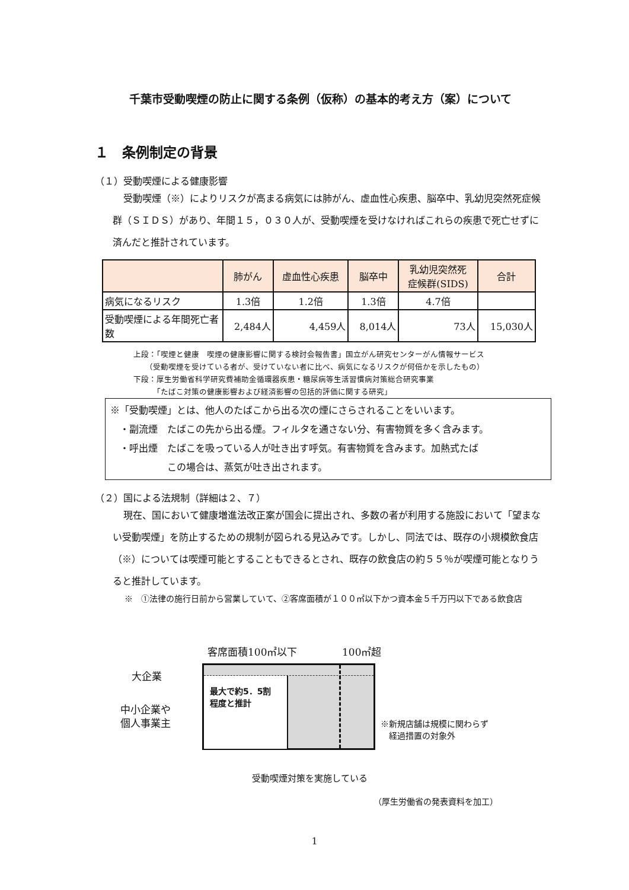千葉市受動喫煙の防止に関する条例（仮称）の基本的考え方（案）について
１　条例制定の背景
（１）受動喫煙による健康影響
受動喫煙（※）によりリスクが高まる病気には肺がん、虚血性心疾患、脳卒中、乳幼児突然死症候群（ＳＩＤＳ）があり、年間１５，０３０人が、受動喫煙を受けなければこれらの疾患で死亡せずに済んだと推計されています。
| | 肺がん | 虚血性心疾患 | 脳卒中 | 乳幼児突然死 症候群(SIDS) | 合計 |
| --- | --- | --- | --- | --- | --- |
| 病気になるリスク | 1.3倍 | 1.2倍 | 1.3倍 | 4.7倍 | |
| 受動喫煙による年間死亡者数 | 2,484人 | 4,459人 | 8,014人 | 73人 | 15,030人 |
上段：「喫煙と健康　喫煙の健康影響に関する検討会報告書」国立がん研究センターがん情報サービス
　　（受動喫煙を受けている者が、受けていない者に比べ、病気になるリスクが何倍かを示したもの）
下段：厚生労働省科学研究費補助金循環器疾患・糖尿病等生活習慣病対策総合研究事業
　　　「たばこ対策の健康影響および経済影響の包括的評価に関する研究」
※「受動喫煙」とは、他人のたばこから出る次の煙にさらされることをいいます。
　・副流煙　たばこの先から出る煙。フィルタを通さない分、有害物質を多く含みます。
　・呼出煙　たばこを吸っている人が吐き出す呼気。有害物質を含みます。加熱式たば
　　　　　　この場合は、蒸気が吐き出されます。
（２）国による法規制（詳細は２、７）
現在、国において健康増進法改正案が国会に提出され、多数の者が利用する施設において「望まない受動喫煙」を防止するための規制が図られる見込みです。しかし、同法では、既存の小規模飲食店（※）については喫煙可能とすることもできるとされ、既存の飲食店の約５５％が喫煙可能となりうると推計しています。
※　①法律の施行日前から営業していて、②客席面積が１００㎡以下かつ資本金５千万円以下である飲食店
客席面積100㎡以下 100㎡超
大企業
中小企業や
個人事業主
最大で約5．5割
程度と推計
※新規店舗は規模に関わらず
　経過措置の対象外
受動喫煙対策を実施している
（厚生労働省の発表資料を加工）
1